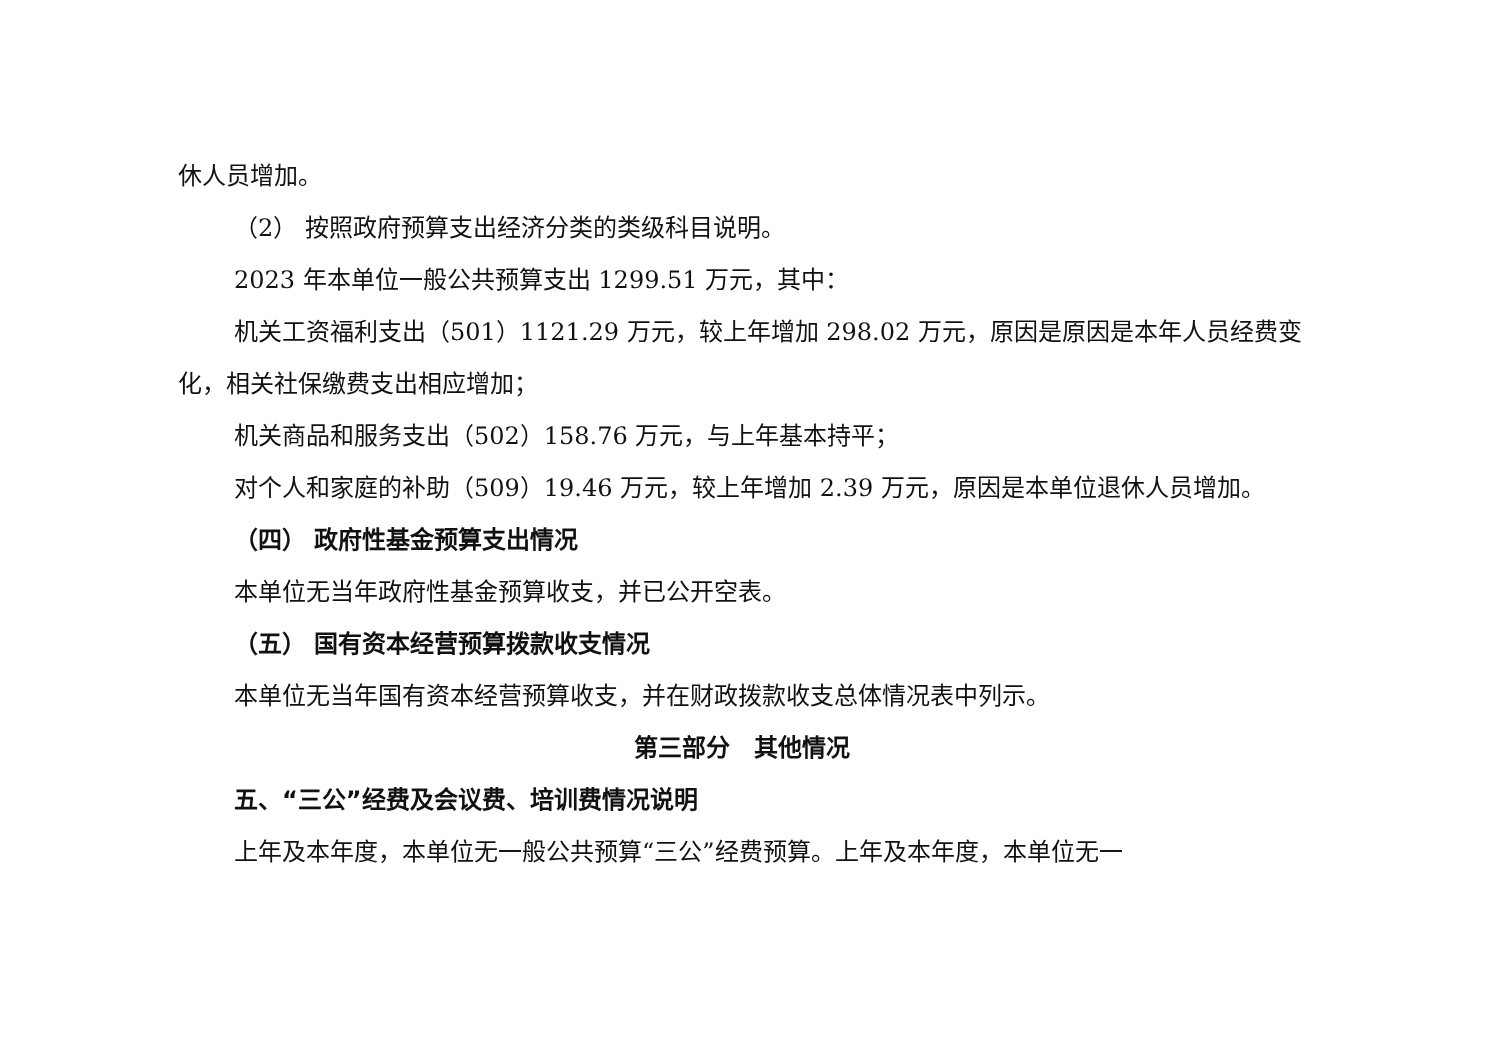休人员增加。
（2） 按照政府预算支出经济分类的类级科目说明。
2023 年本单位一般公共预算支出 1299.51 万元，其中：
机关工资福利支出（501）1121.29 万元，较上年增加 298.02 万元，原因是原因是本年人员经费变化，相关社保缴费支出相应增加；
机关商品和服务支出（502）158.76 万元，与上年基本持平；
对个人和家庭的补助（509）19.46 万元，较上年增加 2.39 万元，原因是本单位退休人员增加。
（四） 政府性基金预算支出情况
本单位无当年政府性基金预算收支，并已公开空表。
（五） 国有资本经营预算拨款收支情况
本单位无当年国有资本经营预算收支，并在财政拨款收支总体情况表中列示。
第三部分　其他情况
五、“三公”经费及会议费、培训费情况说明
上年及本年度，本单位无一般公共预算“三公”经费预算。上年及本年度，本单位无一